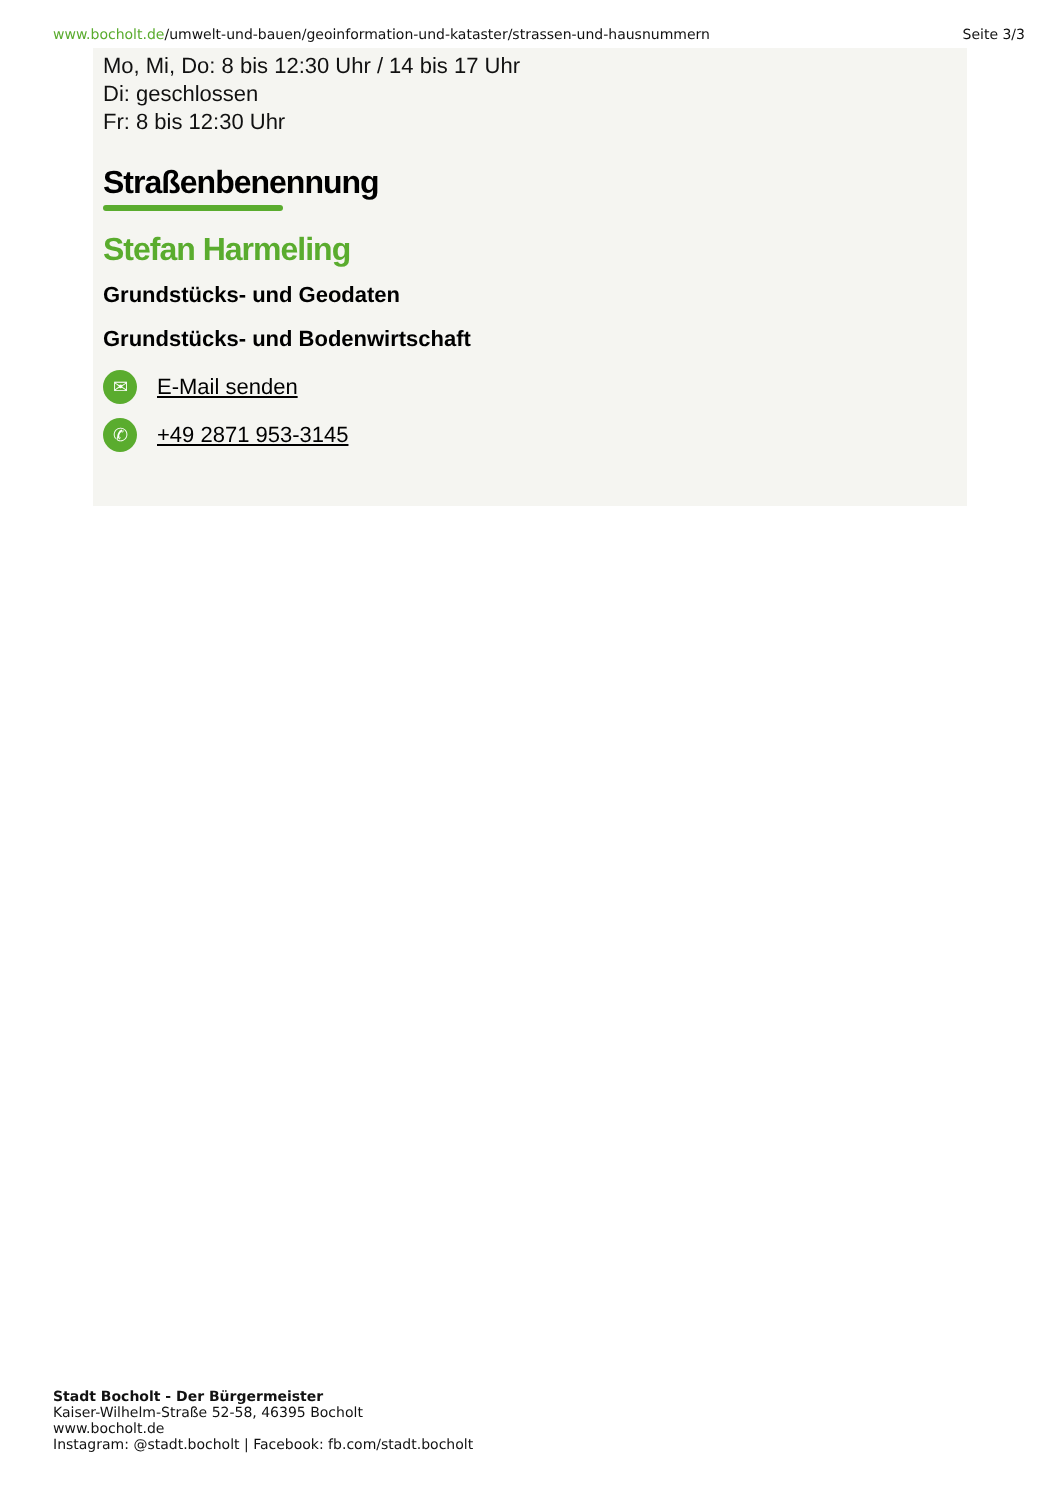www.bocholt.de/umwelt-und-bauen/geoinformation-und-kataster/strassen-und-hausnummern
Seite 3/3
Mo, Mi, Do: 8 bis 12:30 Uhr / 14 bis 17 Uhr
Di: geschlossen
Fr: 8 bis 12:30 Uhr
Straßenbenennung
Stefan Harmeling
Grundstücks- und Geodaten
Grundstücks- und Bodenwirtschaft
✉
E-Mail senden
✆
+49 2871 953-3145
Stadt Bocholt - Der Bürgermeister
Kaiser-Wilhelm-Straße 52-58, 46395 Bocholt
www.bocholt.de
Instagram: @stadt.bocholt | Facebook: fb.com/stadt.bocholt